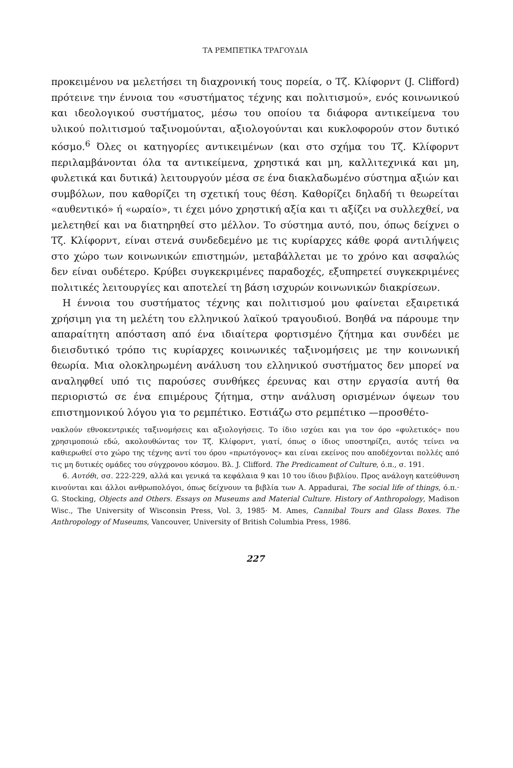ΤΑ ΡΕΜΠΕΤΙΚΑ ΤΡΑΓΟΥΔΙΑ
προκειμένου να μελετήσει τη διαχρονική τους πορεία, ο Τζ. Κλίφορντ (J. Clifford) πρότεινε την έννοια του «συστήματος τέχνης και πολιτισμού», ενός κοινωνικού και ιδεολογικού συστήματος, μέσω του οποίου τα διάφορα αντικείμενα του υλικού πολιτισμού ταξινομούνται, αξιολογούνται και κυκλοφορούν στον δυτικό κόσμο.<sup>6</sup> Όλες οι κατηγορίες αντικειμένων (και στο σχήμα του Τζ. Κλίφορντ περιλαμβάνονται όλα τα αντικείμενα, χρηστικά και μη, καλλιτεχνικά και μη, φυλετικά και δυτικά) λειτουργούν μέσα σε ένα διακλαδωμένο σύστημα αξιών και συμβόλων, που καθορίζει τη σχετική τους θέση. Καθορίζει δηλαδή τι θεωρείται «αυθεντικό» ή «ωραίο», τι έχει μόνο χρηστική αξία και τι αξίζει να συλλεχθεί, να μελετηθεί και να διατηρηθεί στο μέλλον. Το σύστημα αυτό, που, όπως δείχνει ο Τζ. Κλίφορντ, είναι στενά συνδεδεμένο με τις κυρίαρχες κάθε φορά αντιλήψεις στο χώρο των κοινωνικών επιστημών, μεταβάλλεται με το χρόνο και ασφαλώς δεν είναι ουδέτερο. Κρύβει συγκεκριμένες παραδοχές, εξυπηρετεί συγκεκριμένες πολιτικές λειτουργίες και αποτελεί τη βάση ισχυρών κοινωνικών διακρίσεων.
Η έννοια του συστήματος τέχνης και πολιτισμού μου φαίνεται εξαιρετικά χρήσιμη για τη μελέτη του ελληνικού λαϊκού τραγουδιού. Βοηθά να πάρουμε την απαραίτητη απόσταση από ένα ιδιαίτερα φορτισμένο ζήτημα και συνδέει με διεισδυτικό τρόπο τις κυρίαρχες κοινωνικές ταξινομήσεις με την κοινωνική θεωρία. Μια ολοκληρωμένη ανάλυση του ελληνικού συστήματος δεν μπορεί να αναληφθεί υπό τις παρούσες συνθήκες έρευνας και στην εργασία αυτή θα περιοριστώ σε ένα επιμέρους ζήτημα, στην ανάλυση ορισμένων όψεων του επιστημονικού λόγου για το ρεμπέτικο. Εστιάζω στο ρεμπέτικο —προσθέτο-
νακλούν εθνοκεντρικές ταξινομήσεις και αξιολογήσεις. Το ίδιο ισχύει και για τον όρο «φυλετικός» που χρησιμοποιώ εδώ, ακολουθώντας τον Τζ. Κλίφορντ, γιατί, όπως ο ίδιος υποστηρίζει, αυτός τείνει να καθιερωθεί στο χώρο της τέχνης αντί του όρου «πρωτόγονος» και είναι εκείνος που αποδέχονται πολλές από τις μη δυτικές ομάδες του σύγχρονου κόσμου. Βλ. J. Clifford. The Predicament of Culture, ό.π., σ. 191.
6. Αυτόθι, σσ. 222-229, αλλά και γενικά τα κεφάλαια 9 και 10 του ίδιου βιβλίου. Προς ανάλογη κατεύθυνση κινούνται και άλλοι ανθρωπολόγοι, όπως δείχνουν τα βιβλία των A. Appadurai, The social life of things, ό.π.· G. Stocking, Objects and Others. Essays on Museums and Material Culture. History of Anthropology, Madison Wisc., The University of Wisconsin Press, Vol. 3, 1985· M. Ames, Cannibal Tours and Glass Boxes. The Anthropology of Museums, Vancouver, University of British Columbia Press, 1986.
227